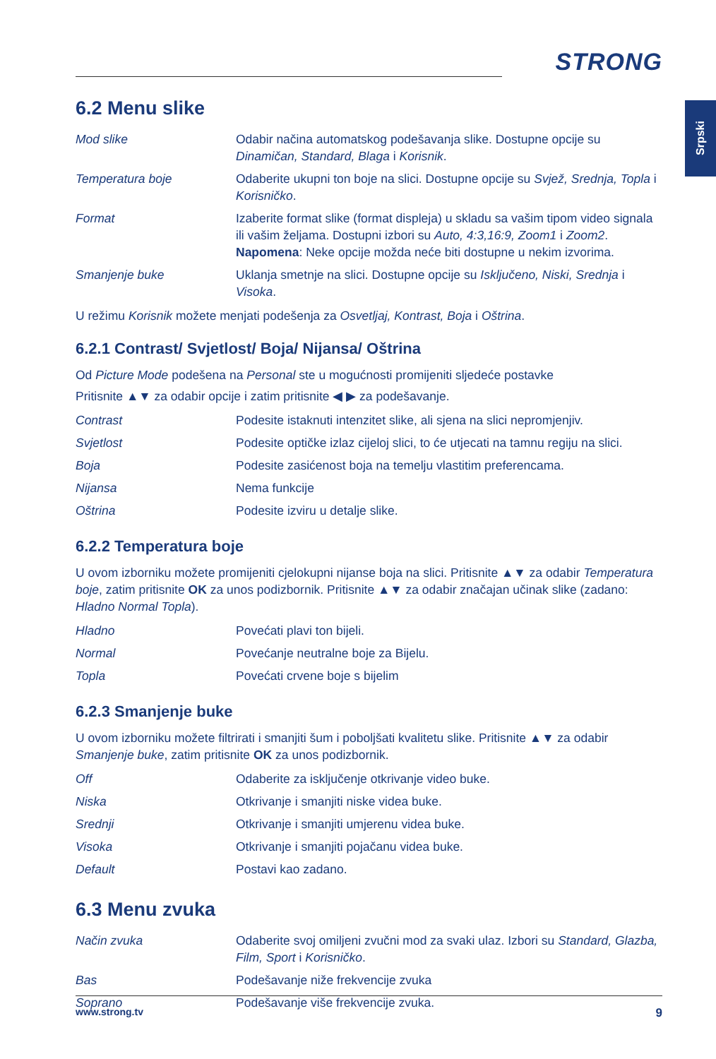Srpski
STRONG
6.2 Menu slike
| Mod slike | Odabir načina automatskog podešavanja slike. Dostupne opcije su Dinamičan, Standard, Blaga i Korisnik . |
| Temperatura boje | Odaberite ukupni ton boje na slici. Dostupne opcije su Svjež, Srednja, Topla i Korisničko . |
| Format | Izaberite format slike (format displeja) u skladu sa vašim tipom video signala ili vašim željama. Dostupni izbori su Auto, 4:3,16:9, Zoom1 i Zoom2 . Napomena : Neke opcije možda neće biti dostupne u nekim izvorima. |
| Smanjenje buke | Uklanja smetnje na slici. Dostupne opcije su Isključeno, Niski, Srednja i Visoka . |
U režimu Korisnik možete menjati podešenja za Osvetljaj, Kontrast, Boja i Oštrina.
6.2.1 Contrast/ Svjetlost/ Boja/ Nijansa/ Oštrina
Od Picture Mode podešena na Personal ste u mogućnosti promijeniti sljedeće postavke
Pritisnite ▲▼ za odabir opcije i zatim pritisnite ◀ ▶ za podešavanje.
| Contrast | Podesite istaknuti intenzitet slike, ali sjena na slici nepromjenjiv. |
| Svjetlost | Podesite optičke izlaz cijeloj slici, to će utjecati na tamnu regiju na slici. |
| Boja | Podesite zasićenost boja na temelju vlastitim preferencama. |
| Nijansa | Nema funkcije |
| Oštrina | Podesite izviru u detalje slike. |
6.2.2 Temperatura boje
U ovom izborniku možete promijeniti cjelokupni nijanse boja na slici. Pritisnite ▲▼ za odabir Temperatura boje, zatim pritisnite OK za unos podizbornik. Pritisnite ▲▼ za odabir značajan učinak slike (zadano: Hladno Normal Topla).
| Hladno | Povećati plavi ton bijeli. |
| Normal | Povećanje neutralne boje za Bijelu. |
| Topla | Povećati crvene boje s bijelim |
6.2.3 Smanjenje buke
U ovom izborniku možete filtrirati i smanjiti šum i poboljšati kvalitetu slike. Pritisnite ▲▼ za odabir Smanjenje buke, zatim pritisnite OK za unos podizbornik.
| Off | Odaberite za isključenje otkrivanje video buke. |
| Niska | Otkrivanje i smanjiti niske videa buke. |
| Srednji | Otkrivanje i smanjiti umjerenu videa buke. |
| Visoka | Otkrivanje i smanjiti pojačanu videa buke. |
| Default | Postavi kao zadano. |
6.3 Menu zvuka
| Način zvuka | Odaberite svoj omiljeni zvučni mod za svaki ulaz. Izbori su Standard, Glazba, Film, Sport i Korisničko . |
| Bas | Podešavanje niže frekvencije zvuka |
| Soprano | Podešavanje više frekvencije zvuka. |
www.strong.tv 9